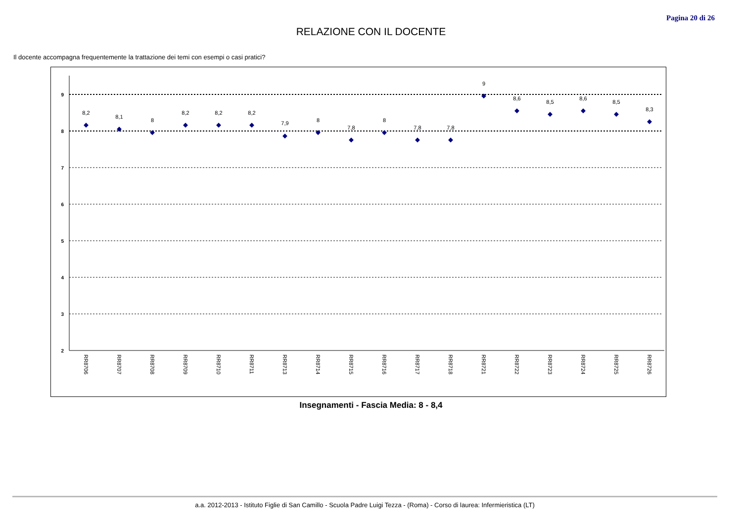Pagina 20 di 26
RELAZIONE CON IL DOCENTE
Il docente accompagna frequentemente la trattazione dei temi con esempi o casi pratici?
9
8
7
6
5
4
3
2
8,2
8,1
8
8,2
8,2
8,2
7,9
8
7,8
8
7,8
7,8
9
8,6
8,5
8,6
8,5
8,3
RR8706
RR8707
RR8708
RR8709
RR8710
RR8711
RR8713
RR8714
RR8715
RR8716
RR8717
RR8718
RR8721
RR8722
RR8723
RR8724
RR8725
RR8726
Insegnamenti - Fascia Media: 8 - 8,4
a.a. 2012-2013 - Istituto Figlie di San Camillo - Scuola Padre Luigi Tezza - (Roma) - Corso di laurea: Infermieristica (LT)